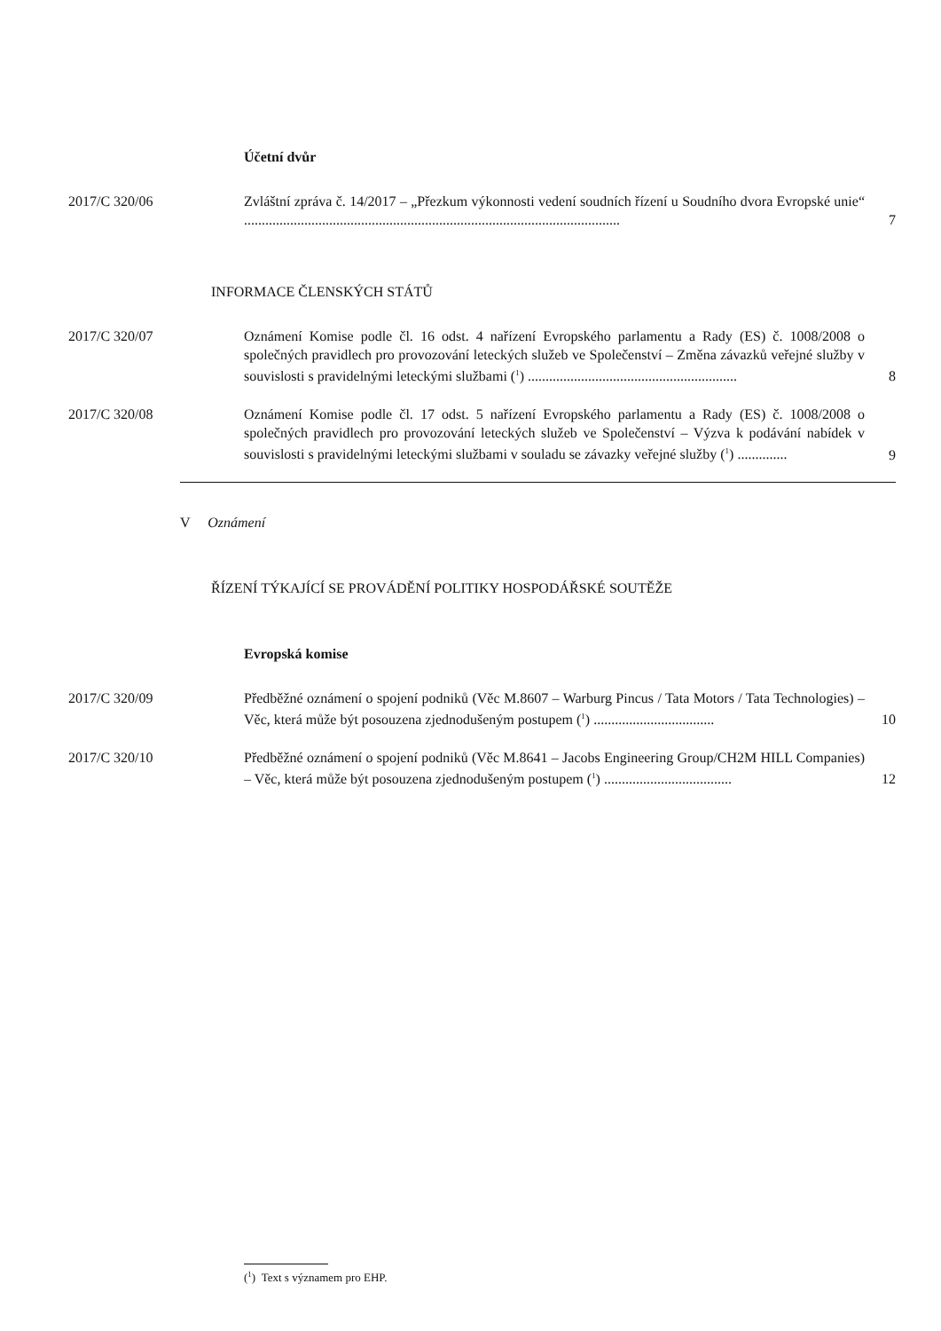Účetní dvůr
2017/C 320/06 Zvláštní zpráva č. 14/2017 – „Přezkum výkonnosti vedení soudních řízení u Soudního dvora Evropské unie“ ..........................................................................................................
7
INFORMACE ČLENSKÝCH STÁTŮ
2017/C 320/07 Oznámení Komise podle čl. 16 odst. 4 nařízení Evropského parlamentu a Rady (ES) č. 1008/2008 o společných pravidlech pro provozování leteckých služeb ve Společenství – Změna závazků veřejné služby v souvislosti s pravidelnými leteckými službami (<sup>1</sup>) ...........................................................
8
2017/C 320/08 Oznámení Komise podle čl. 17 odst. 5 nařízení Evropského parlamentu a Rady (ES) č. 1008/2008 o společných pravidlech pro provozování leteckých služeb ve Společenství – Výzva k podávání nabídek v souvislosti s pravidelnými leteckými službami v souladu se závazky veřejné služby (<sup>1</sup>) ..............
9
V Oznámení
ŘÍZENÍ TÝKAJÍCÍ SE PROVÁDĚNÍ POLITIKY HOSPODÁŘSKÉ SOUTĚŽE
Evropská komise
2017/C 320/09 Předběžné oznámení o spojení podniků (Věc M.8607 – Warburg Pincus / Tata Motors / Tata Technologies) – Věc, která může být posouzena zjednodušeným postupem (<sup>1</sup>) ..................................
10
2017/C 320/10 Předběžné oznámení o spojení podniků (Věc M.8641 – Jacobs Engineering Group/CH2M HILL Companies) – Věc, která může být posouzena zjednodušeným postupem (<sup>1</sup>) ....................................
12
(<sup>1</sup>) Text s významem pro EHP.